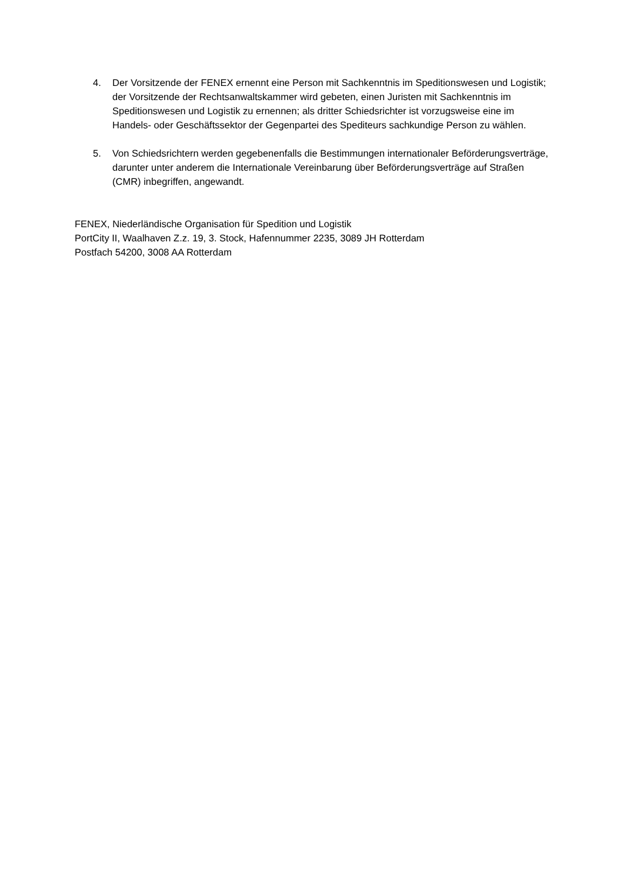4. Der Vorsitzende der FENEX ernennt eine Person mit Sachkenntnis im Speditionswesen und Logistik; der Vorsitzende der Rechtsanwaltskammer wird gebeten, einen Juristen mit Sachkenntnis im Speditionswesen und Logistik zu ernennen; als dritter Schiedsrichter ist vorzugsweise eine im Handels- oder Geschäftssektor der Gegenpartei des Spediteurs sachkundige Person zu wählen.
5. Von Schiedsrichtern werden gegebenenfalls die Bestimmungen internationaler Beförderungsverträge, darunter unter anderem die Internationale Vereinbarung über Beförderungsverträge auf Straßen (CMR) inbegriffen, angewandt.
FENEX, Niederländische Organisation für Spedition und Logistik
PortCity II, Waalhaven Z.z. 19, 3. Stock, Hafennummer 2235, 3089 JH Rotterdam
Postfach 54200, 3008 AA Rotterdam